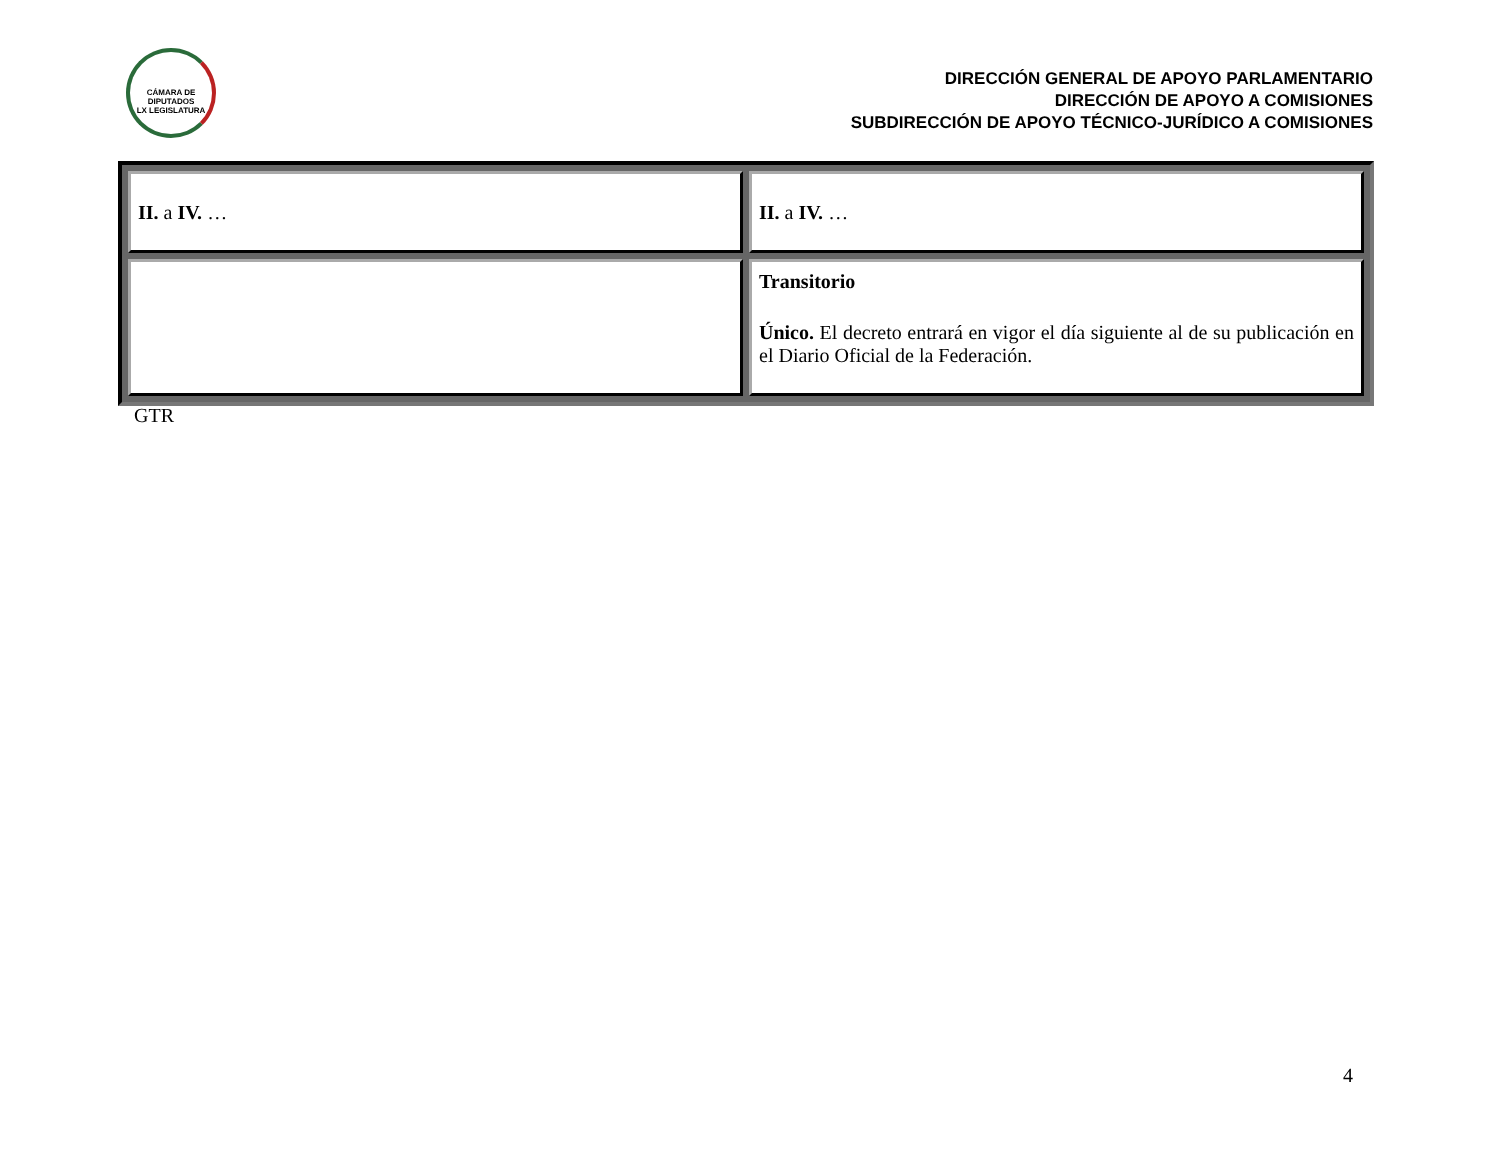CÁMARA DE DIPUTADOS
LX LEGISLATURA
DIRECCIÓN GENERAL DE APOYO PARLAMENTARIO
DIRECCIÓN DE APOYO A COMISIONES
SUBDIRECCIÓN DE APOYO TÉCNICO-JURÍDICO A COMISIONES
| II. a IV. … | II. a IV. … |
| | Transitorio Único. El decreto entrará en vigor el día siguiente al de su publicación en el Diario Oficial de la Federación. |
GTR
4